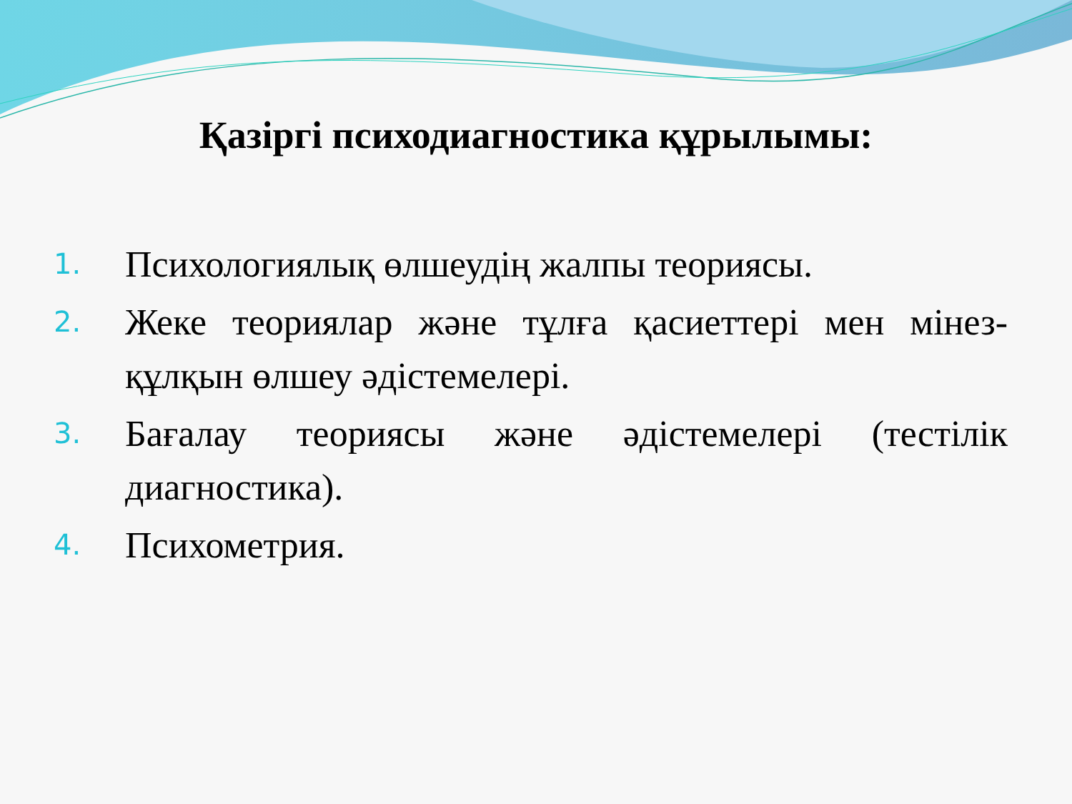Қазіргі психодиагностика құрылымы:
1. Психологиялық өлшеудің жалпы теориясы.
2. Жеке теориялар және тұлға қасиеттері мен мінез-құлқын өлшеу әдістемелері.
3. Бағалау теориясы және әдістемелері (тестілік диагностика).
4. Психометрия.